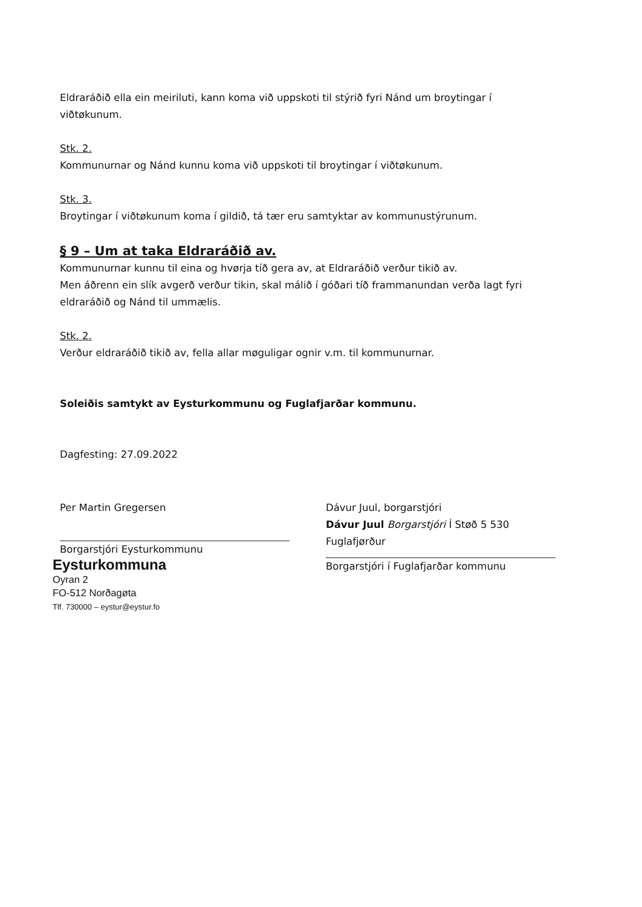Eldraráðið ella ein meiriluti, kann koma við uppskoti til stýrið fyri Nánd um broytingar í viðtøkunum.
Stk. 2.
Kommunurnar og Nánd kunnu koma við uppskoti til broytingar í viðtøkunum.
Stk. 3.
Broytingar í viðtøkunum koma í gildið, tá tær eru samtyktar av kommunustýrunum.
§ 9 – Um at taka Eldraráðið av.
Kommunurnar kunnu til eina og hvørja tíð gera av, at Eldraráðið verður tikið av.
Men áðrenn ein slík avgerð verður tikin, skal málið í góðari tíð frammanundan verða lagt fyri eldraráðið og Nánd til ummælis.
Stk. 2.
Verður eldraráðið tikið av, fella allar møguligar ognir v.m. til kommunurnar.
Soleiðis samtykt av Eysturkommunu og Fuglafjarðar kommunu.
Dagfesting: 27.09.2022
Per Martin Gregersen
Borgarstjóri Eysturkommunu
Eysturkommuna
Oyran 2
FO-512 Norðagøta
Tlf. 730000 – eystur@eystur.fo
Dávur Juul, borgarstjóri
Dávur Juul Borgarstjóri Í Støð 5 530 Fuglafjørður
Borgarstjóri í Fuglafjarðar kommunu